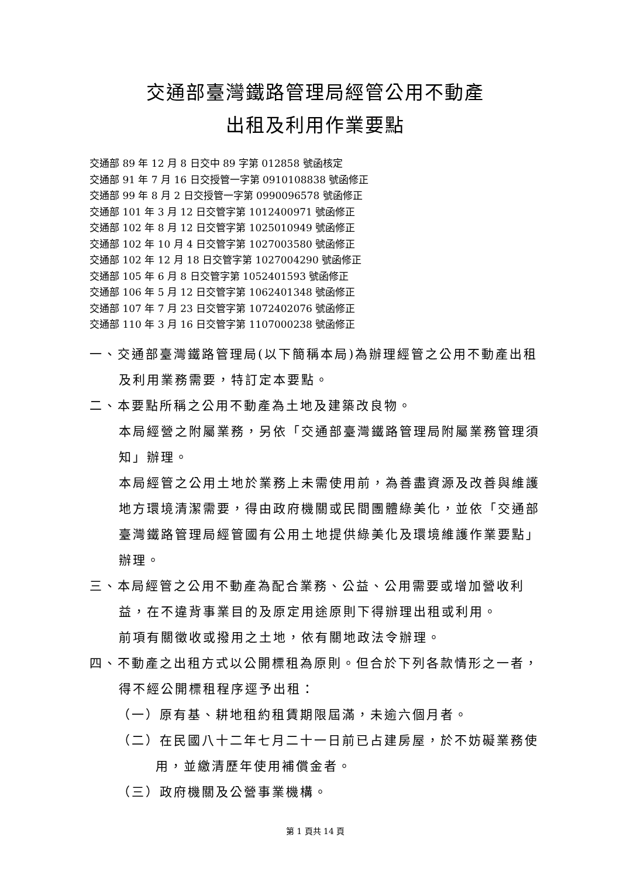交通部臺灣鐵路管理局經管公用不動產
出租及利用作業要點
交通部 89 年 12 月 8 日交中 89 字第 012858 號函核定
交通部 91 年 7 月 16 日交授管一字第 0910108838 號函修正
交通部 99 年 8 月 2 日交授管一字第 0990096578 號函修正
交通部 101 年 3 月 12 日交管字第 1012400971 號函修正
交通部 102 年 8 月 12 日交管字第 1025010949 號函修正
交通部 102 年 10 月 4 日交管字第 1027003580 號函修正
交通部 102 年 12 月 18 日交管字第 1027004290 號函修正
交通部 105 年 6 月 8 日交管字第 1052401593 號函修正
交通部 106 年 5 月 12 日交管字第 1062401348 號函修正
交通部 107 年 7 月 23 日交管字第 1072402076 號函修正
交通部 110 年 3 月 16 日交管字第 1107000238 號函修正
一、交通部臺灣鐵路管理局(以下簡稱本局)為辦理經管之公用不動產出租及利用業務需要，特訂定本要點。
二、本要點所稱之公用不動產為土地及建築改良物。
本局經營之附屬業務，另依「交通部臺灣鐵路管理局附屬業務管理須知」辦理。
本局經管之公用土地於業務上未需使用前，為善盡資源及改善與維護地方環境清潔需要，得由政府機關或民間團體綠美化，並依「交通部臺灣鐵路管理局經管國有公用土地提供綠美化及環境維護作業要點」辦理。
三、本局經管之公用不動產為配合業務、公益、公用需要或增加營收利益，在不違背事業目的及原定用途原則下得辦理出租或利用。
前項有關徵收或撥用之土地，依有關地政法令辦理。
四、不動產之出租方式以公開標租為原則。但合於下列各款情形之一者，得不經公開標租程序逕予出租：
（一）原有基、耕地租約租賃期限屆滿，未逾六個月者。
（二）在民國八十二年七月二十一日前已占建房屋，於不妨礙業務使用，並繳清歷年使用補償金者。
（三）政府機關及公營事業機構。
第 1 頁共 14 頁